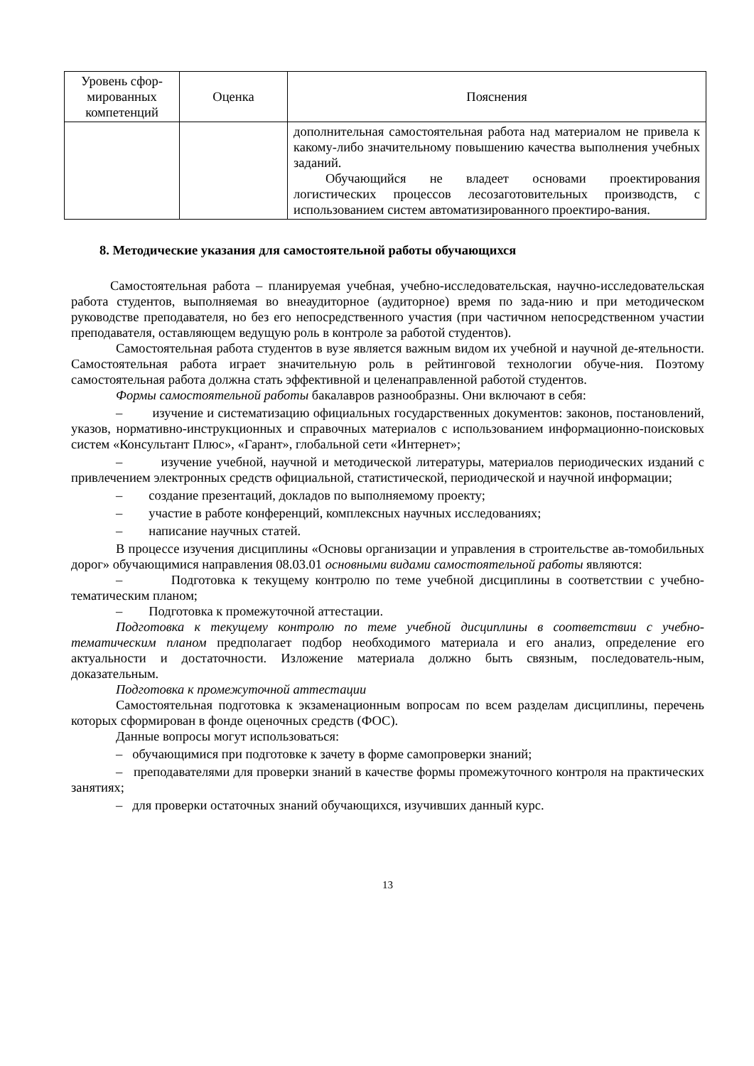| Уровень сфор-мированных компетенций | Оценка | Пояснения |
| --- | --- | --- |
| | | дополнительная самостоятельная работа над материалом не привела к какому-либо значительному повышению качества выполнения учебных заданий. Обучающийся не владеет основами проектирования логистических процессов лесозаготовительных производств, с использованием систем автоматизированного проектиро-вания. |
8. Методические указания для самостоятельной работы обучающихся
Самостоятельная работа – планируемая учебная, учебно-исследовательская, научно-исследовательская работа студентов, выполняемая во внеаудиторное (аудиторное) время по зада-нию и при методическом руководстве преподавателя, но без его непосредственного участия (при частичном непосредственном участии преподавателя, оставляющем ведущую роль в контроле за работой студентов).
Самостоятельная работа студентов в вузе является важным видом их учебной и научной де-ятельности. Самостоятельная работа играет значительную роль в рейтинговой технологии обуче-ния. Поэтому самостоятельная работа должна стать эффективной и целенаправленной работой студентов.
Формы самостоятельной работы бакалавров разнообразны. Они включают в себя:
– изучение и систематизацию официальных государственных документов: законов, постановлений, указов, нормативно-инструкционных и справочных материалов с использованием информационно-поисковых систем «Консультант Плюс», «Гарант», глобальной сети «Интернет»;
– изучение учебной, научной и методической литературы, материалов периодических изданий с привлечением электронных средств официальной, статистической, периодической и научной информации;
– создание презентаций, докладов по выполняемому проекту;
– участие в работе конференций, комплексных научных исследованиях;
– написание научных статей.
В процессе изучения дисциплины «Основы организации и управления в строительстве ав-томобильных дорог» обучающимися направления 08.03.01 основными видами самостоятельной работы являются:
– Подготовка к текущему контролю по теме учебной дисциплины в соответствии с учебно-тематическим планом;
– Подготовка к промежуточной аттестации.
Подготовка к текущему контролю по теме учебной дисциплины в соответствии с учебно-тематическим планом предполагает подбор необходимого материала и его анализ, определение его актуальности и достаточности. Изложение материала должно быть связным, последователь-ным, доказательным.
Подготовка к промежуточной аттестации
Самостоятельная подготовка к экзаменационным вопросам по всем разделам дисциплины, перечень которых сформирован в фонде оценочных средств (ФОС).
Данные вопросы могут использоваться:
– обучающимися при подготовке к зачету в форме самопроверки знаний;
– преподавателями для проверки знаний в качестве формы промежуточного контроля на практических занятиях;
– для проверки остаточных знаний обучающихся, изучивших данный курс.
13